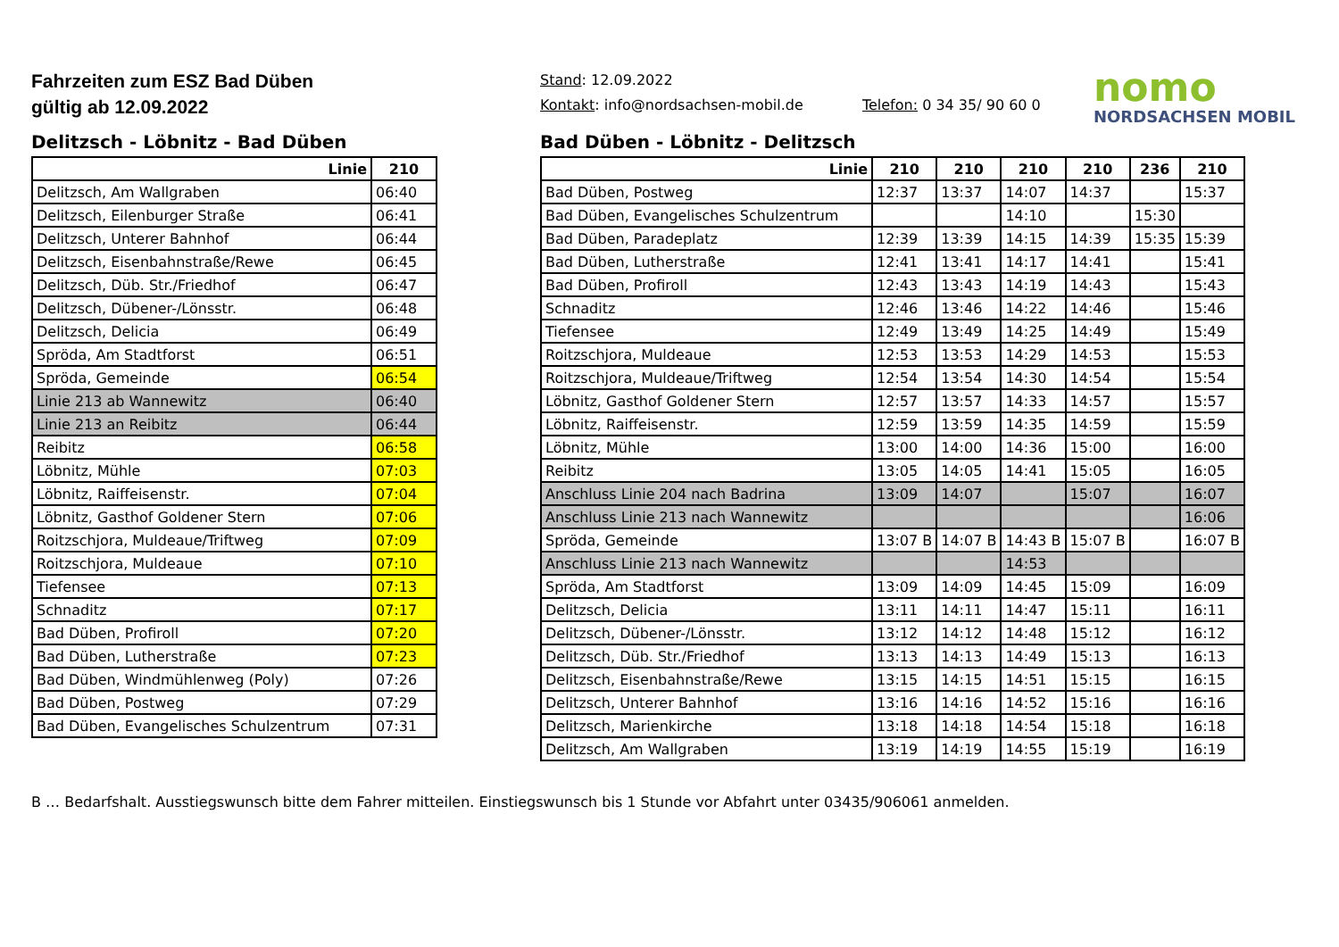Fahrzeiten zum ESZ Bad Düben
gültig ab 12.09.2022
Stand: 12.09.2022
Kontakt: info@nordsachsen-mobil.de Telefon: 0 34 35/ 90 60 0
nomo
NORDSACHSEN MOBIL
Delitzsch - Löbnitz - Bad Düben
| Linie | 210 |
| --- | --- |
| Delitzsch, Am Wallgraben | 06:40 |
| Delitzsch, Eilenburger Straße | 06:41 |
| Delitzsch, Unterer Bahnhof | 06:44 |
| Delitzsch, Eisenbahnstraße/Rewe | 06:45 |
| Delitzsch, Düb. Str./Friedhof | 06:47 |
| Delitzsch, Dübener-/Lönsstr. | 06:48 |
| Delitzsch, Delicia | 06:49 |
| Spröda, Am Stadtforst | 06:51 |
| Spröda, Gemeinde | 06:54 |
| Linie 213 ab Wannewitz | 06:40 |
| Linie 213 an Reibitz | 06:44 |
| Reibitz | 06:58 |
| Löbnitz, Mühle | 07:03 |
| Löbnitz, Raiffeisenstr. | 07:04 |
| Löbnitz, Gasthof Goldener Stern | 07:06 |
| Roitzschjora, Muldeaue/Triftweg | 07:09 |
| Roitzschjora, Muldeaue | 07:10 |
| Tiefensee | 07:13 |
| Schnaditz | 07:17 |
| Bad Düben, Profiroll | 07:20 |
| Bad Düben, Lutherstraße | 07:23 |
| Bad Düben, Windmühlenweg (Poly) | 07:26 |
| Bad Düben, Postweg | 07:29 |
| Bad Düben, Evangelisches Schulzentrum | 07:31 |
Bad Düben - Löbnitz - Delitzsch
| Linie | 210 | 210 | 210 | 210 | 236 | 210 |
| --- | --- | --- | --- | --- | --- | --- |
| Bad Düben, Postweg | 12:37 | 13:37 | 14:07 | 14:37 | | 15:37 |
| Bad Düben, Evangelisches Schulzentrum | | | 14:10 | | 15:30 | |
| Bad Düben, Paradeplatz | 12:39 | 13:39 | 14:15 | 14:39 | 15:35 | 15:39 |
| Bad Düben, Lutherstraße | 12:41 | 13:41 | 14:17 | 14:41 | | 15:41 |
| Bad Düben, Profiroll | 12:43 | 13:43 | 14:19 | 14:43 | | 15:43 |
| Schnaditz | 12:46 | 13:46 | 14:22 | 14:46 | | 15:46 |
| Tiefensee | 12:49 | 13:49 | 14:25 | 14:49 | | 15:49 |
| Roitzschjora, Muldeaue | 12:53 | 13:53 | 14:29 | 14:53 | | 15:53 |
| Roitzschjora, Muldeaue/Triftweg | 12:54 | 13:54 | 14:30 | 14:54 | | 15:54 |
| Löbnitz, Gasthof Goldener Stern | 12:57 | 13:57 | 14:33 | 14:57 | | 15:57 |
| Löbnitz, Raiffeisenstr. | 12:59 | 13:59 | 14:35 | 14:59 | | 15:59 |
| Löbnitz, Mühle | 13:00 | 14:00 | 14:36 | 15:00 | | 16:00 |
| Reibitz | 13:05 | 14:05 | 14:41 | 15:05 | | 16:05 |
| Anschluss Linie 204 nach Badrina | 13:09 | 14:07 | | 15:07 | | 16:07 |
| Anschluss Linie 213 nach Wannewitz | | | | | | 16:06 |
| Spröda, Gemeinde | 13:07 B | 14:07 B | 14:43 B | 15:07 B | | 16:07 B |
| Anschluss Linie 213 nach Wannewitz | | | 14:53 | | | |
| Spröda, Am Stadtforst | 13:09 | 14:09 | 14:45 | 15:09 | | 16:09 |
| Delitzsch, Delicia | 13:11 | 14:11 | 14:47 | 15:11 | | 16:11 |
| Delitzsch, Dübener-/Lönsstr. | 13:12 | 14:12 | 14:48 | 15:12 | | 16:12 |
| Delitzsch, Düb. Str./Friedhof | 13:13 | 14:13 | 14:49 | 15:13 | | 16:13 |
| Delitzsch, Eisenbahnstraße/Rewe | 13:15 | 14:15 | 14:51 | 15:15 | | 16:15 |
| Delitzsch, Unterer Bahnhof | 13:16 | 14:16 | 14:52 | 15:16 | | 16:16 |
| Delitzsch, Marienkirche | 13:18 | 14:18 | 14:54 | 15:18 | | 16:18 |
| Delitzsch, Am Wallgraben | 13:19 | 14:19 | 14:55 | 15:19 | | 16:19 |
B … Bedarfshalt. Ausstiegswunsch bitte dem Fahrer mitteilen. Einstiegswunsch bis 1 Stunde vor Abfahrt unter 03435/906061 anmelden.